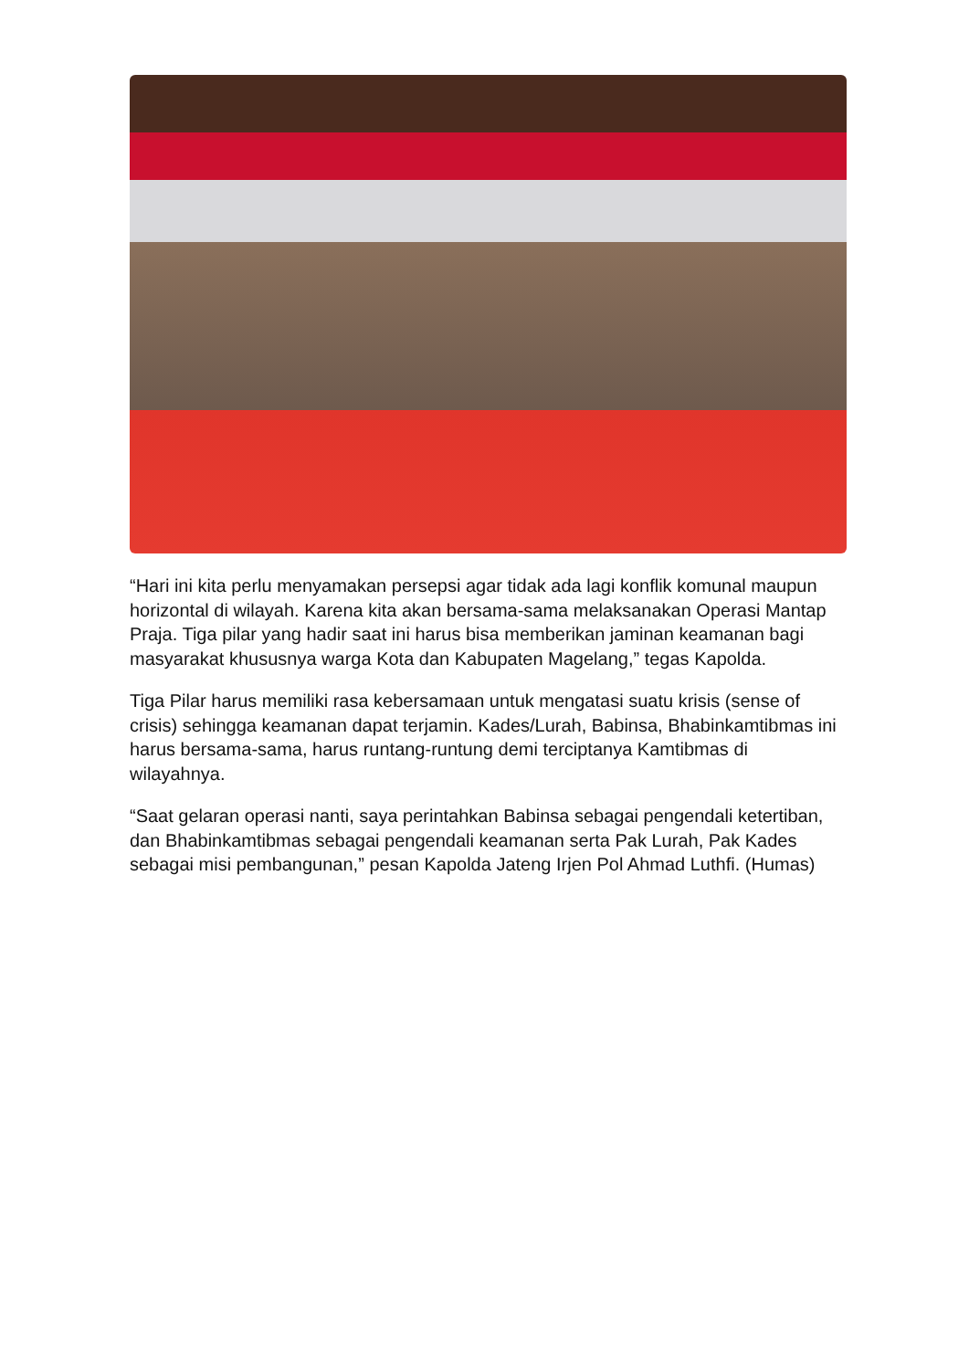“Hari ini kita perlu menyamakan persepsi agar tidak ada lagi konflik komunal maupun horizontal di wilayah. Karena kita akan bersama-sama melaksanakan Operasi Mantap Praja. Tiga pilar yang hadir saat ini harus bisa memberikan jaminan keamanan bagi masyarakat khususnya warga Kota dan Kabupaten Magelang,” tegas Kapolda.
Tiga Pilar harus memiliki rasa kebersamaan untuk mengatasi suatu krisis (sense of crisis) sehingga keamanan dapat terjamin. Kades/Lurah, Babinsa, Bhabinkamtibmas ini harus bersama-sama, harus runtang-runtung demi terciptanya Kamtibmas di wilayahnya.
“Saat gelaran operasi nanti, saya perintahkan Babinsa sebagai pengendali ketertiban, dan Bhabinkamtibmas sebagai pengendali keamanan serta Pak Lurah, Pak Kades sebagai misi pembangunan,” pesan Kapolda Jateng Irjen Pol Ahmad Luthfi. (Humas)